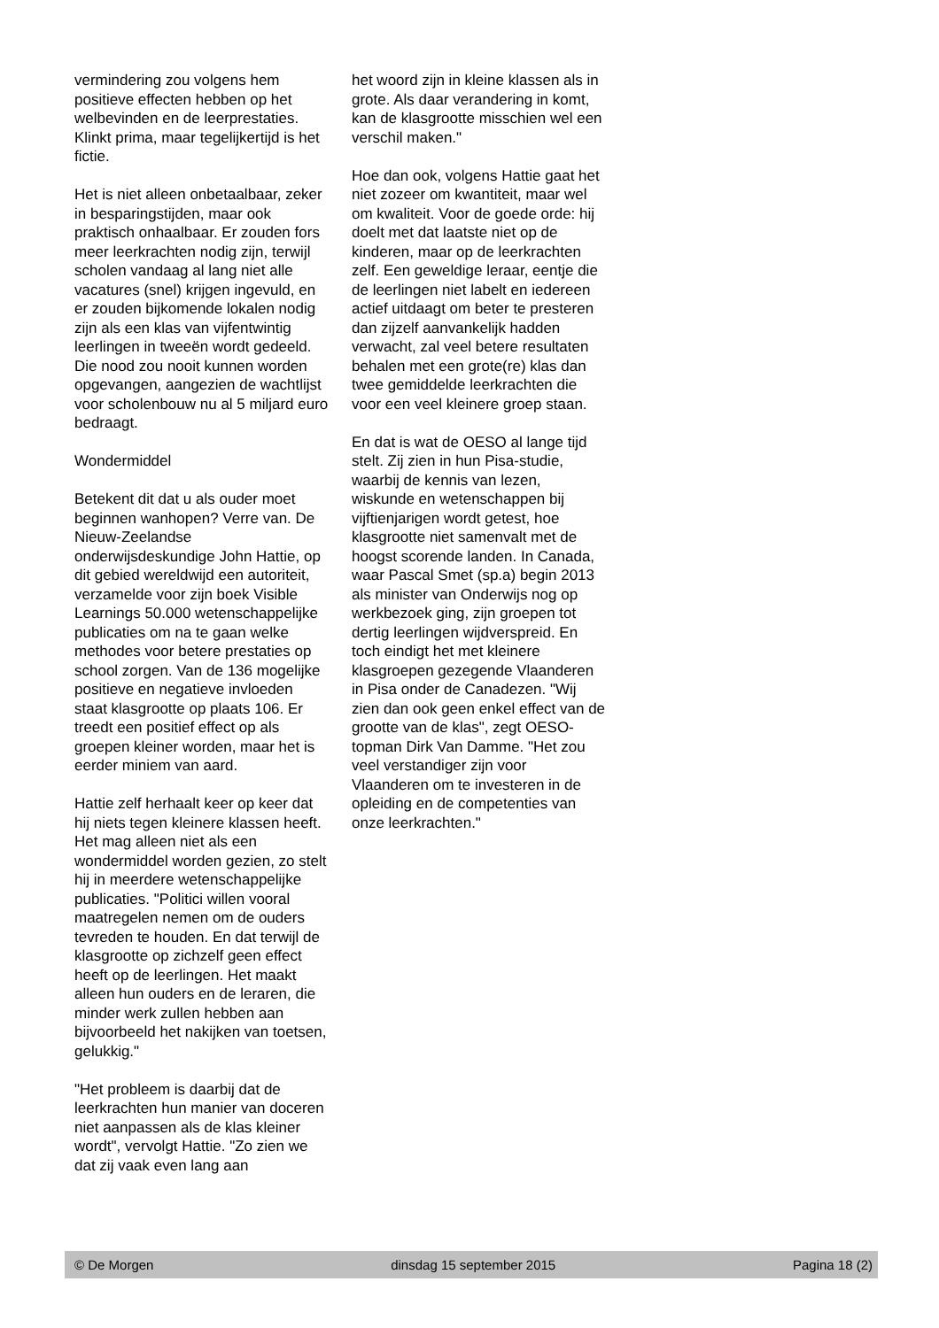vermindering zou volgens hem positieve effecten hebben op het welbevinden en de leerprestaties. Klinkt prima, maar tegelijkertijd is het fictie.
Het is niet alleen onbetaalbaar, zeker in besparingstijden, maar ook praktisch onhaalbaar. Er zouden fors meer leerkrachten nodig zijn, terwijl scholen vandaag al lang niet alle vacatures (snel) krijgen ingevuld, en er zouden bijkomende lokalen nodig zijn als een klas van vijfentwintig leerlingen in tweeën wordt gedeeld. Die nood zou nooit kunnen worden opgevangen, aangezien de wachtlijst voor scholenbouw nu al 5 miljard euro bedraagt.
Wondermiddel
Betekent dit dat u als ouder moet beginnen wanhopen? Verre van. De Nieuw-Zeelandse onderwijsdeskundige John Hattie, op dit gebied wereldwijd een autoriteit, verzamelde voor zijn boek Visible Learnings 50.000 wetenschappelijke publicaties om na te gaan welke methodes voor betere prestaties op school zorgen. Van de 136 mogelijke positieve en negatieve invloeden staat klasgrootte op plaats 106. Er treedt een positief effect op als groepen kleiner worden, maar het is eerder miniem van aard.
Hattie zelf herhaalt keer op keer dat hij niets tegen kleinere klassen heeft. Het mag alleen niet als een wondermiddel worden gezien, zo stelt hij in meerdere wetenschappelijke publicaties. "Politici willen vooral maatregelen nemen om de ouders tevreden te houden. En dat terwijl de klasgrootte op zichzelf geen effect heeft op de leerlingen. Het maakt alleen hun ouders en de leraren, die minder werk zullen hebben aan bijvoorbeeld het nakijken van toetsen, gelukkig."
"Het probleem is daarbij dat de leerkrachten hun manier van doceren niet aanpassen als de klas kleiner wordt", vervolgt Hattie. "Zo zien we dat zij vaak even lang aan
het woord zijn in kleine klassen als in grote. Als daar verandering in komt, kan de klasgrootte misschien wel een verschil maken."
Hoe dan ook, volgens Hattie gaat het niet zozeer om kwantiteit, maar wel om kwaliteit. Voor de goede orde: hij doelt met dat laatste niet op de kinderen, maar op de leerkrachten zelf. Een geweldige leraar, eentje die de leerlingen niet labelt en iedereen actief uitdaagt om beter te presteren dan zijzelf aanvankelijk hadden verwacht, zal veel betere resultaten behalen met een grote(re) klas dan twee gemiddelde leerkrachten die voor een veel kleinere groep staan.
En dat is wat de OESO al lange tijd stelt. Zij zien in hun Pisa-studie, waarbij de kennis van lezen, wiskunde en wetenschappen bij vijftienjarigen wordt getest, hoe klasgrootte niet samenvalt met de hoogst scorende landen. In Canada, waar Pascal Smet (sp.a) begin 2013 als minister van Onderwijs nog op werkbezoek ging, zijn groepen tot dertig leerlingen wijdverspreid. En toch eindigt het met kleinere klasgroepen gezegende Vlaanderen in Pisa onder de Canadezen. "Wij zien dan ook geen enkel effect van de grootte van de klas", zegt OESO-topman Dirk Van Damme. "Het zou veel verstandiger zijn voor Vlaanderen om te investeren in de opleiding en de competenties van onze leerkrachten."
© De Morgen dinsdag 15 september 2015 Pagina 18 (2)